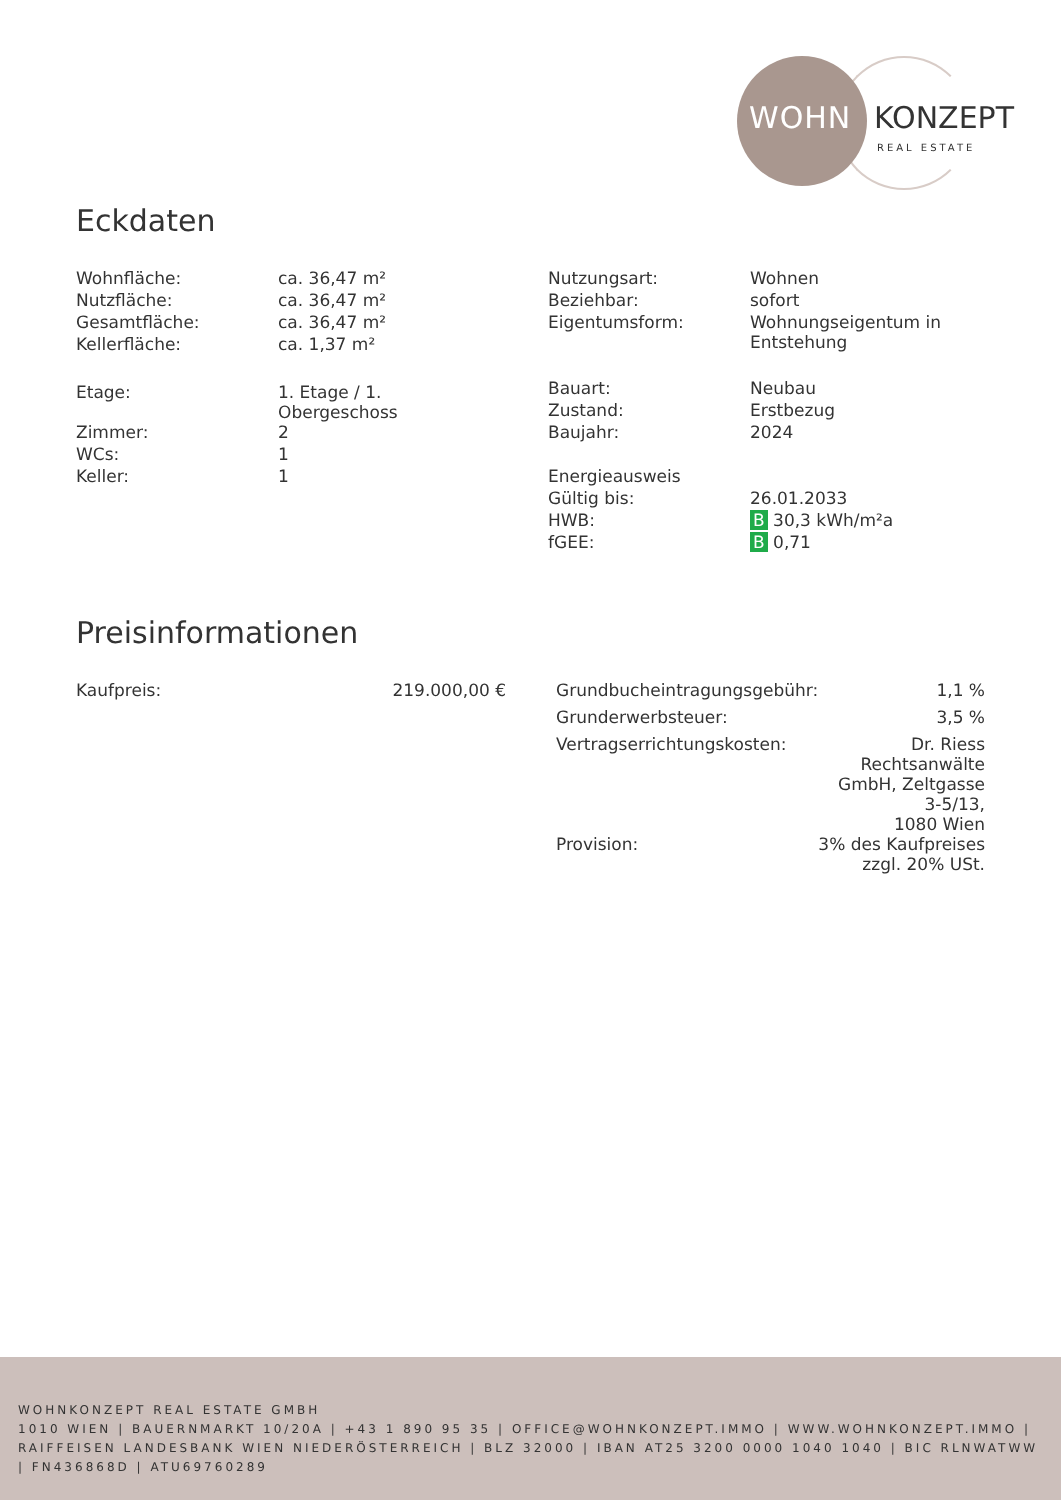WOHN KONZEPT
REAL ESTATE
Eckdaten
| Wohnfläche: | ca. 36,47 m² |
| Nutzfläche: | ca. 36,47 m² |
| Gesamtfläche: | ca. 36,47 m² |
| Kellerfläche: | ca. 1,37 m² |
| Etage: | 1. Etage / 1. Obergeschoss |
| Zimmer: | 2 |
| WCs: | 1 |
| Keller: | 1 |
| Nutzungsart: | Wohnen |
| Beziehbar: | sofort |
| Eigentumsform: | Wohnungseigentum in Entstehung |
| Bauart: | Neubau |
| Zustand: | Erstbezug |
| Baujahr: | 2024 |
| Energieausweis | |
| Gültig bis: | 26.01.2033 |
| HWB: | B 30,3 kWh/m²a |
| fGEE: | B 0,71 |
Preisinformationen
| Kaufpreis: | 219.000,00 € |
| Grundbucheintragungsgebühr: | 1,1 % |
| Grunderwerbsteuer: | 3,5 % |
| Vertragserrichtungskosten: | Dr. Riess Rechtsanwälte GmbH, Zeltgasse 3-5/13, 1080 Wien |
| Provision: | 3% des Kaufpreises zzgl. 20% USt. |
WOHNKONZEPT REAL ESTATE GMBH
1010 WIEN | BAUERNMARKT 10/20A | +43 1 890 95 35 | OFFICE@WOHNKONZEPT.IMMO | WWW.WOHNKONZEPT.IMMO | RAIFFEISEN LANDESBANK WIEN NIEDERÖSTERREICH | BLZ 32000 | IBAN AT25 3200 0000 1040 1040 | BIC RLNWATWW | FN436868D | ATU69760289